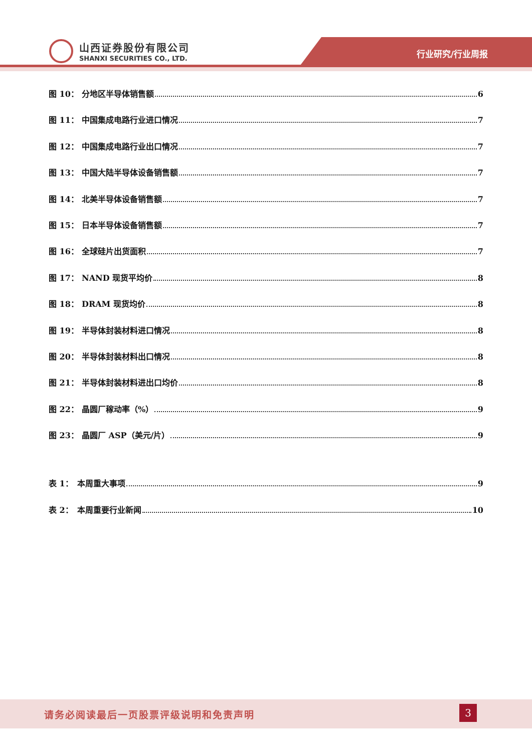山西证券股份有限公司
SHANXI SECURITIES CO., LTD.
行业研究/行业周报
图 10： 分地区半导体销售额 6
图 11： 中国集成电路行业进口情况 7
图 12： 中国集成电路行业出口情况 7
图 13： 中国大陆半导体设备销售额 7
图 14： 北美半导体设备销售额 7
图 15： 日本半导体设备销售额 7
图 16： 全球硅片出货面积 7
图 17： NAND 现货平均价 8
图 18： DRAM 现货均价 8
图 19： 半导体封装材料进口情况 8
图 20： 半导体封装材料出口情况 8
图 21： 半导体封装材料进出口均价 8
图 22： 晶圆厂稼动率（%） 9
图 23： 晶圆厂 ASP（美元/片） 9
表 1： 本周重大事项 9
表 2： 本周重要行业新闻 10
请务必阅读最后一页股票评级说明和免责声明
3